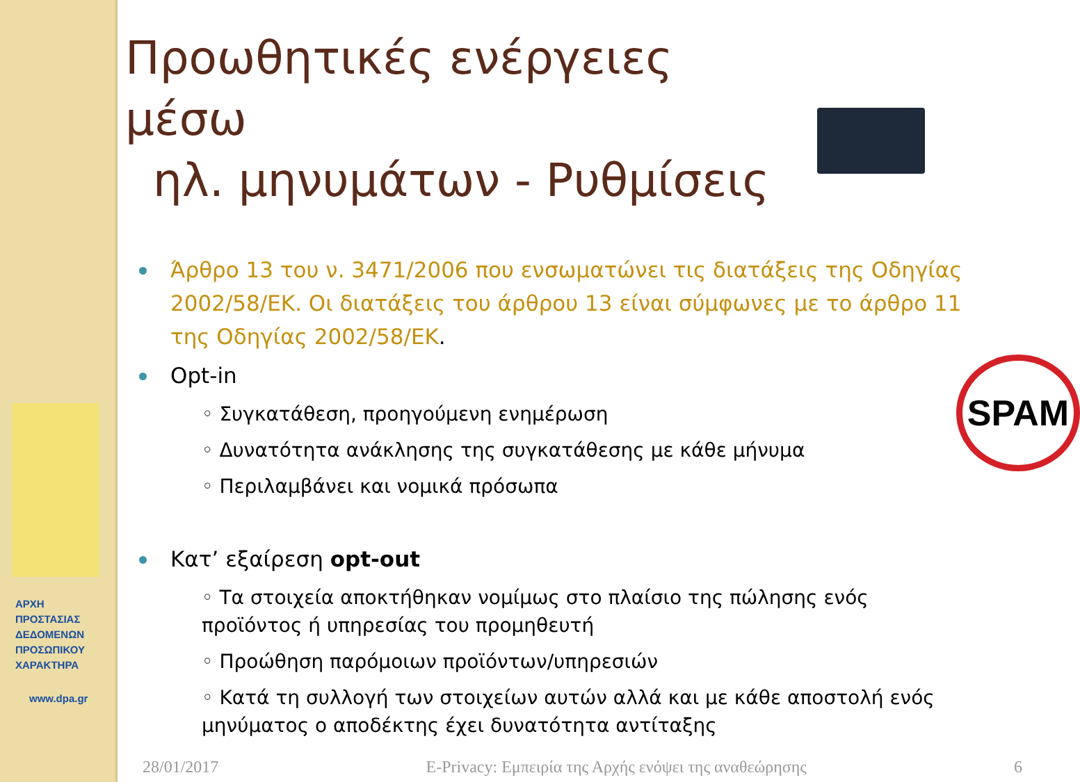ΑΡΧΗ
ΠΡΟΣΤΑΣΙΑΣ
ΔΕΔΟΜΕΝΩΝ
ΠΡΟΣΩΠΙΚΟΥ
ΧΑΡΑΚΤΗΡΑ
www.dpa.gr
Προωθητικές ενέργειες μέσω
ηλ. μηνυμάτων - Ρυθμίσεις
Άρθρο 13 του ν. 3471/2006 που ενσωματώνει τις διατάξεις της Οδηγίας 2002/58/ΕΚ. Οι διατάξεις του άρθρου 13 είναι σύμφωνες με το άρθρο 11 της Οδηγίας 2002/58/ΕΚ.
Opt-in
◦ Συγκατάθεση, προηγούμενη ενημέρωση
◦ Δυνατότητα ανάκλησης της συγκατάθεσης με κάθε μήνυμα
◦ Περιλαμβάνει και νομικά πρόσωπα
Κατ’ εξαίρεση opt-out
◦ Τα στοιχεία αποκτήθηκαν νομίμως στο πλαίσιο της πώλησης ενός προϊόντος ή υπηρεσίας του προμηθευτή
◦ Προώθηση παρόμοιων προϊόντων/υπηρεσιών
◦ Κατά τη συλλογή των στοιχείων αυτών αλλά και με κάθε αποστολή ενός μηνύματος ο αποδέκτης έχει δυνατότητα αντίταξης
SPAM
28/01/2017 E-Privacy: Εμπειρία της Αρχής ενόψει της αναθεώρησης 6